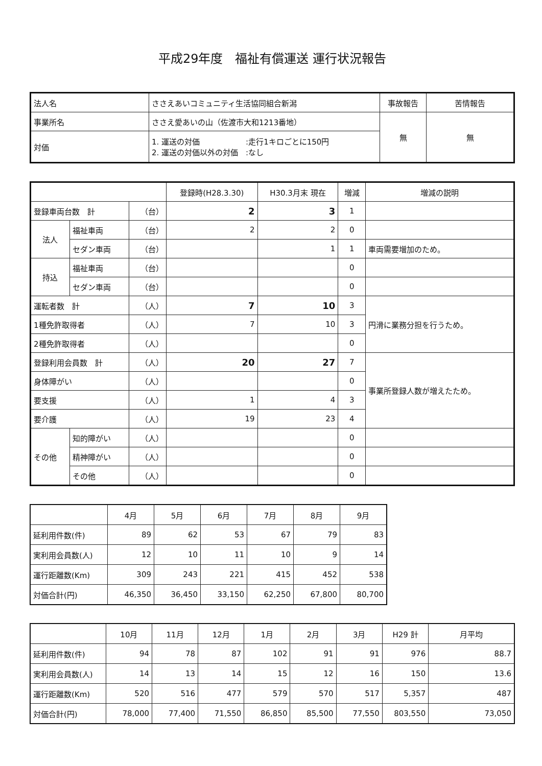平成29年度　福祉有償運送 運行状況報告
| 法人名 | ささえあいコミュニティ生活協同組合新潟 | 事故報告 | 苦情報告 |
| 事業所名 | ささえ愛あいの山（佐渡市大和1213番地） | 無 | 無 |
| 対価 | 1. 運送の対価 :走行1キロごとに150円 2. 運送の対価以外の対価 :なし | | |
| | | | 登録時(H28.3.30) | H30.3月末 現在 | 増減 | 増減の説明 |
| --- | --- | --- | --- | --- | --- | --- |
| 登録車両台数 計 | | （台） | 2 | 3 | 1 | |
| 法人 | 福祉車両 | （台） | 2 | 2 | 0 | |
| | セダン車両 | （台） | | 1 | 1 | 車両需要増加のため。 |
| 持込 | 福祉車両 | （台） | | | 0 | |
| | セダン車両 | （台） | | | 0 | |
| 運転者数 計 | | （人） | 7 | 10 | 3 | 円滑に業務分担を行うため。 |
| 1種免許取得者 | | （人） | 7 | 10 | 3 | |
| 2種免許取得者 | | （人） | | | 0 | |
| 登録利用会員数 計 | | （人） | 20 | 27 | 7 | 事業所登録人数が増えたため。 |
| 身体障がい | | （人） | | | 0 | |
| 要支援 | | （人） | 1 | 4 | 3 | |
| 要介護 | | （人） | 19 | 23 | 4 | |
| その他 | 知的障がい | （人） | | | 0 | |
| | 精神障がい | （人） | | | 0 | |
| | その他 | （人） | | | 0 | |
| | 4月 | 5月 | 6月 | 7月 | 8月 | 9月 |
| --- | --- | --- | --- | --- | --- | --- |
| 延利用件数(件) | 89 | 62 | 53 | 67 | 79 | 83 |
| 実利用会員数(人) | 12 | 10 | 11 | 10 | 9 | 14 |
| 運行距離数(Km) | 309 | 243 | 221 | 415 | 452 | 538 |
| 対価合計(円) | 46,350 | 36,450 | 33,150 | 62,250 | 67,800 | 80,700 |
| | 10月 | 11月 | 12月 | 1月 | 2月 | 3月 | H29 計 | 月平均 |
| --- | --- | --- | --- | --- | --- | --- | --- | --- |
| 延利用件数(件) | 94 | 78 | 87 | 102 | 91 | 91 | 976 | 88.7 |
| 実利用会員数(人) | 14 | 13 | 14 | 15 | 12 | 16 | 150 | 13.6 |
| 運行距離数(Km) | 520 | 516 | 477 | 579 | 570 | 517 | 5,357 | 487 |
| 対価合計(円) | 78,000 | 77,400 | 71,550 | 86,850 | 85,500 | 77,550 | 803,550 | 73,050 |